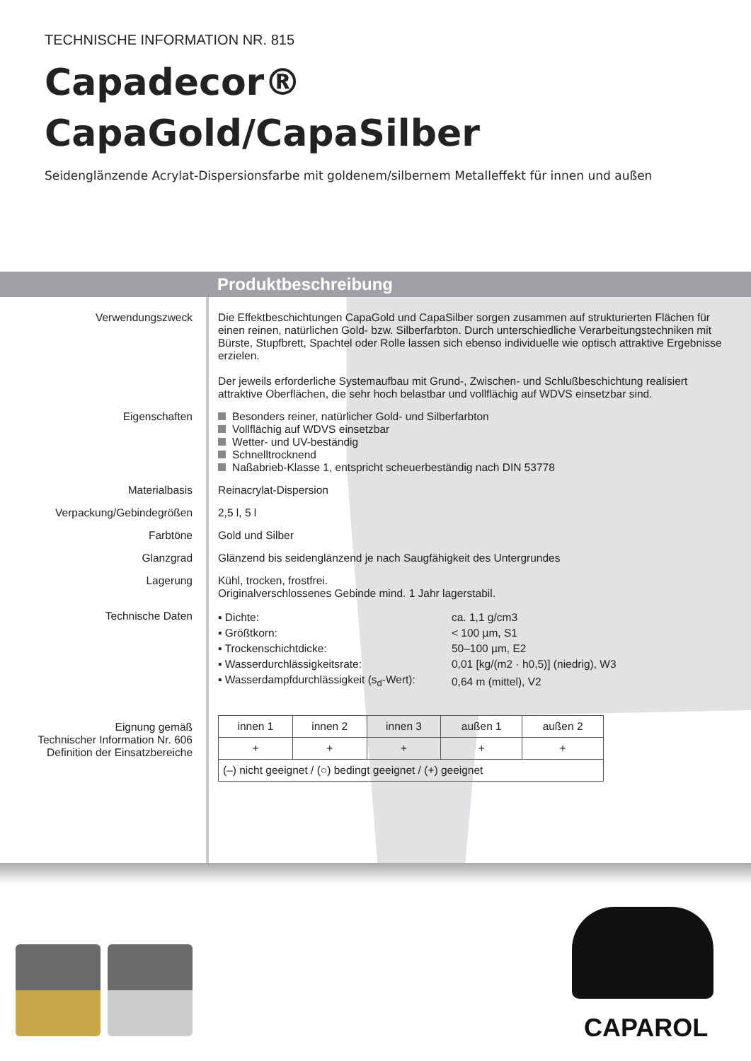TECHNISCHE INFORMATION NR. 815
Capadecor®
CapaGold/CapaSilber
Seidenglänzende Acrylat-Dispersionsfarbe mit goldenem/silbernem Metalleffekt für innen und außen
Produktbeschreibung
Verwendungszweck Die Effektbeschichtungen CapaGold und CapaSilber sorgen zusammen auf strukturierten Flächen für einen reinen, natürlichen Gold- bzw. Silberfarbton. Durch unterschiedliche Verarbeitungstechniken mit Bürste, Stupfbrett, Spachtel oder Rolle lassen sich ebenso individuelle wie optisch attraktive Ergebnisse erzielen.
Der jeweils erforderliche Systemaufbau mit Grund-, Zwischen- und Schlußbeschichtung realisiert attraktive Oberflächen, die sehr hoch belastbar und vollflächig auf WDVS einsetzbar sind.
Eigenschaften Besonders reiner, natürlicher Gold- und Silberfarbton
Vollflächig auf WDVS einsetzbar
Wetter- und UV-beständig
Schnelltrocknend
Naßabrieb-Klasse 1, entspricht scheuerbeständig nach DIN 53778
Materialbasis Reinacrylat-Dispersion
Verpackung/Gebindegrößen 2,5 l, 5 l
Farbtöne Gold und Silber
Glanzgrad Glänzend bis seidenglänzend je nach Saugfähigkeit des Untergrundes
Lagerung Kühl, trocken, frostfrei.
Originalverschlossenes Gebinde mind. 1 Jahr lagerstabil.
Technische Daten
| ▪ Dichte: | ca. 1,1 g/cm3 |
| ▪ Größtkorn: | < 100 µm, S1 |
| ▪ Trockenschichtdicke: | 50–100 µm, E2 |
| ▪ Wasserdurchlässigkeitsrate: | 0,01 [kg/(m2 · h0,5)] (niedrig), W3 |
| ▪ Wasserdampfdurchlässigkeit (s<sub>d</sub>-Wert): | 0,64 m (mittel), V2 |
Eignung gemäß
Technischer Information Nr. 606
Definition der Einsatzbereiche
| innen 1 | innen 2 | innen 3 | außen 1 | außen 2 |
| + | + | + | + | + |
| (–) nicht geeignet / (○) bedingt geeignet / (+) geeignet | | | | |
CAPAROL